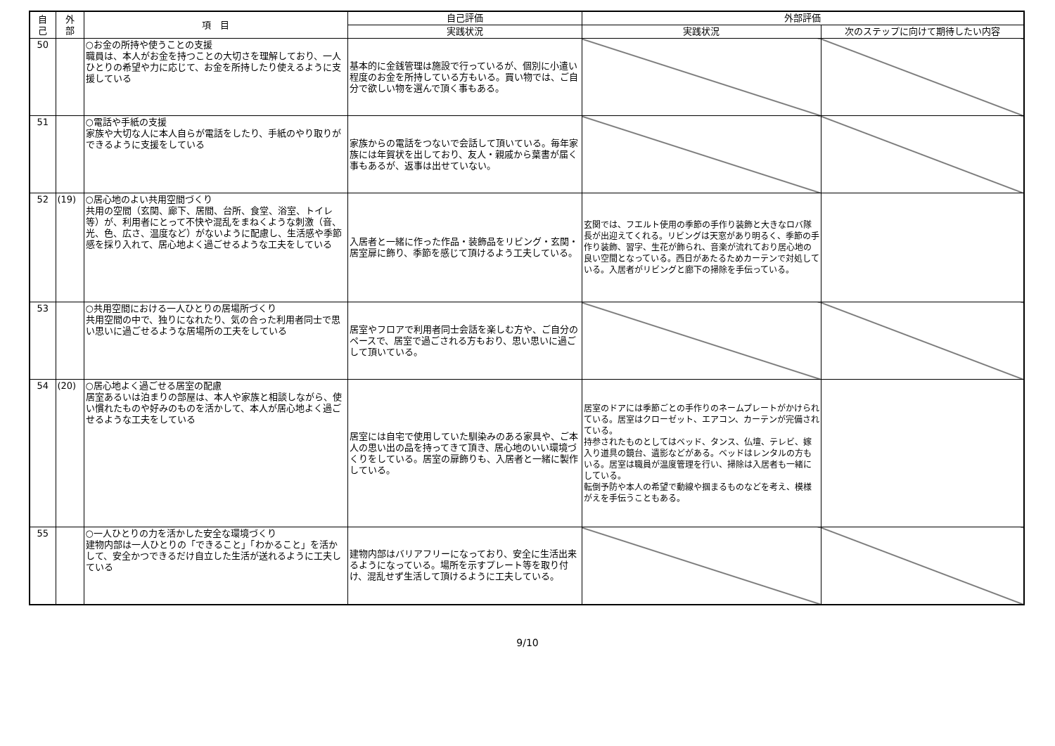| 自 己 | 外 部 | 項 目 | 自己評価 | 外部評価 | |
| --- | --- | --- | --- | --- | --- |
| | | | 実践状況 | 実践状況 | 次のステップに向けて期待したい内容 |
| 50 | | ○お金の所持や使うことの支援 職員は、本人がお金を持つことの大切さを理解しており、一人ひとりの希望や力に応じて、お金を所持したり使えるように支援している | 基本的に金銭管理は施設で行っているが、個別に小遣い程度のお金を所持している方もいる。買い物では、ご自分で欲しい物を選んで頂く事もある。 | | |
| 51 | | ○電話や手紙の支援 家族や大切な人に本人自らが電話をしたり、手紙のやり取りができるように支援をしている | 家族からの電話をつないで会話して頂いている。毎年家族には年賀状を出しており、友人・親戚から葉書が届く事もあるが、返事は出せていない。 | | |
| 52 | (19) | ○居心地のよい共用空間づくり 共用の空間（玄関、廊下、居間、台所、食堂、浴室、トイレ等）が、利用者にとって不快や混乱をまねくような刺激（音、光、色、広さ、温度など）がないように配慮し、生活感や季節感を採り入れて、居心地よく過ごせるような工夫をしている | 入居者と一緒に作った作品・装飾品をリビング・玄関・居室扉に飾り、季節を感じて頂けるよう工夫している。 | 玄関では、フエルト使用の季節の手作り装飾と大きなロバ隊長が出迎えてくれる。リビングは天窓があり明るく、季節の手作り装飾、習字、生花が飾られ、音楽が流れており居心地の良い空間となっている。西日があたるためカーテンで対処している。入居者がリビングと廊下の掃除を手伝っている。 | |
| 53 | | ○共用空間における一人ひとりの居場所づくり 共用空間の中で、独りになれたり、気の合った利用者同士で思い思いに過ごせるような居場所の工夫をしている | 居室やフロアで利用者同士会話を楽しむ方や、ご自分のペースで、居室で過ごされる方もおり、思い思いに過ごして頂いている。 | | |
| 54 | (20) | ○居心地よく過ごせる居室の配慮 居室あるいは泊まりの部屋は、本人や家族と相談しながら、使い慣れたものや好みのものを活かして、本人が居心地よく過ごせるような工夫をしている | 居室には自宅で使用していた馴染みのある家具や、ご本人の思い出の品を持ってきて頂き、居心地のいい環境づくりをしている。居室の扉飾りも、入居者と一緒に製作している。 | 居室のドアには季節ごとの手作りのネームプレートがかけられている。居室はクローゼット、エアコン、カーテンが完備されている。 持参されたものとしてはベッド、タンス、仏壇、テレビ、嫁入り道具の鏡台、遺影などがある。ベッドはレンタルの方もいる。居室は職員が温度管理を行い、掃除は入居者も一緒にしている。 転倒予防や本人の希望で動線や掴まるものなどを考え、模様がえを手伝うこともある。 | |
| 55 | | ○一人ひとりの力を活かした安全な環境づくり 建物内部は一人ひとりの「できること」「わかること」を活かして、安全かつできるだけ自立した生活が送れるように工夫している | 建物内部はバリアフリーになっており、安全に生活出来るようになっている。場所を示すプレート等を取り付け、混乱せず生活して頂けるように工夫している。 | | |
9/10